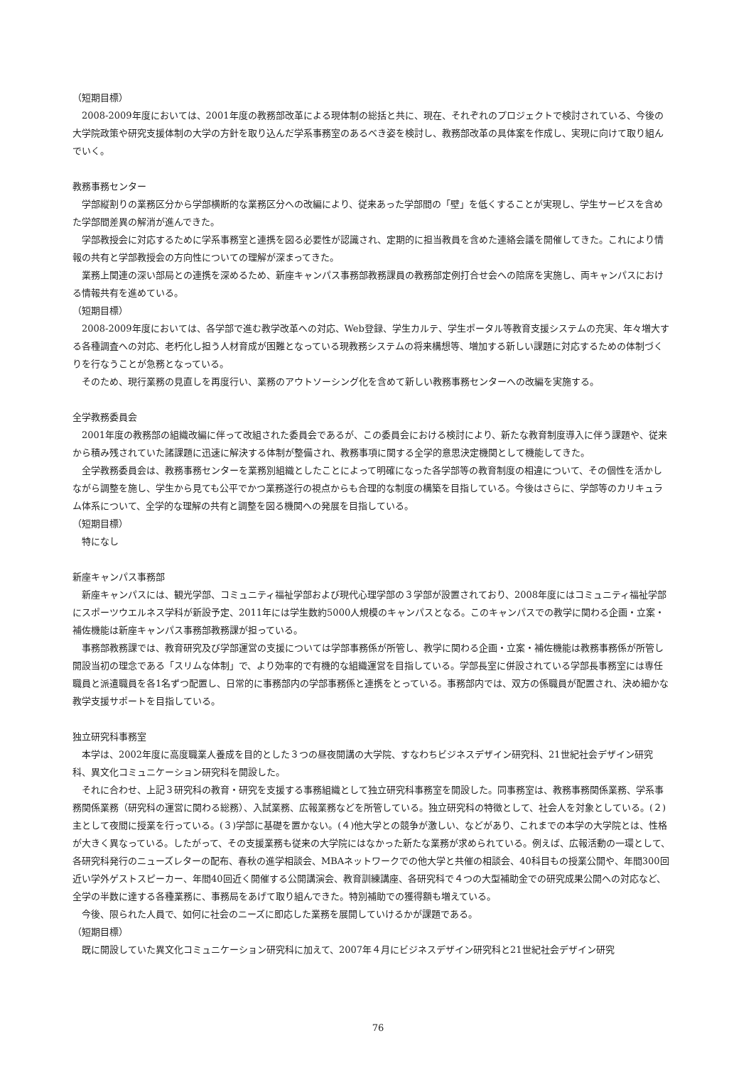（短期目標）
2008-2009年度においては、2001年度の教務部改革による現体制の総括と共に、現在、それぞれのプロジェクトで検討されている、今後の大学院政策や研究支援体制の大学の方針を取り込んだ学系事務室のあるべき姿を検討し、教務部改革の具体案を作成し、実現に向けて取り組んでいく。
教務事務センター
学部縦割りの業務区分から学部横断的な業務区分への改編により、従来あった学部間の「壁」を低くすることが実現し、学生サービスを含めた学部間差異の解消が進んできた。
学部教授会に対応するために学系事務室と連携を図る必要性が認識され、定期的に担当教員を含めた連絡会議を開催してきた。これにより情報の共有と学部教授会の方向性についての理解が深まってきた。
業務上関連の深い部局との連携を深めるため、新座キャンパス事務部教務課員の教務部定例打合せ会への陪席を実施し、両キャンパスにおける情報共有を進めている。
（短期目標）
2008-2009年度においては、各学部で進む教学改革への対応、Web登録、学生カルテ、学生ポータル等教育支援システムの充実、年々増大する各種調査への対応、老朽化し担う人材育成が困難となっている現教務システムの将来構想等、増加する新しい課題に対応するための体制づくりを行なうことが急務となっている。
そのため、現行業務の見直しを再度行い、業務のアウトソーシング化を含めて新しい教務事務センターへの改編を実施する。
全学教務委員会
2001年度の教務部の組織改編に伴って改組された委員会であるが、この委員会における検討により、新たな教育制度導入に伴う課題や、従来から積み残されていた諸課題に迅速に解決する体制が整備され、教務事項に関する全学的意思決定機関として機能してきた。
全学教務委員会は、教務事務センターを業務別組織としたことによって明確になった各学部等の教育制度の相違について、その個性を活かしながら調整を施し、学生から見ても公平でかつ業務遂行の視点からも合理的な制度の構築を目指している。今後はさらに、学部等のカリキュラム体系について、全学的な理解の共有と調整を図る機関への発展を目指している。
（短期目標）
特になし
新座キャンパス事務部
新座キャンパスには、観光学部、コミュニティ福祉学部および現代心理学部の３学部が設置されており、2008年度にはコミュニティ福祉学部にスポーツウエルネス学科が新設予定、2011年には学生数約5000人規模のキャンパスとなる。このキャンパスでの教学に関わる企画・立案・補佐機能は新座キャンパス事務部教務課が担っている。
事務部教務課では、教育研究及び学部運営の支援については学部事務係が所管し、教学に関わる企画・立案・補佐機能は教務事務係が所管し開設当初の理念である「スリムな体制」で、より効率的で有機的な組織運営を目指している。学部長室に併設されている学部長事務室には専任職員と派遣職員を各1名ずつ配置し、日常的に事務部内の学部事務係と連携をとっている。事務部内では、双方の係職員が配置され、決め細かな教学支援サポートを目指している。
独立研究科事務室
本学は、2002年度に高度職業人養成を目的とした３つの昼夜開講の大学院、すなわちビジネスデザイン研究科、21世紀社会デザイン研究科、異文化コミュニケーション研究科を開設した。
それに合わせ、上記３研究科の教育・研究を支援する事務組織として独立研究科事務室を開設した。同事務室は、教務事務関係業務、学系事務関係業務（研究科の運営に関わる総務）、入試業務、広報業務などを所管している。独立研究科の特徴として、社会人を対象としている。(２)主として夜間に授業を行っている。(３)学部に基礎を置かない。(４)他大学との競争が激しい、などがあり、これまでの本学の大学院とは、性格が大きく異なっている。したがって、その支援業務も従来の大学院にはなかった新たな業務が求められている。例えば、広報活動の一環として、各研究科発行のニューズレターの配布、春秋の進学相談会、MBAネットワークでの他大学と共催の相談会、40科目もの授業公開や、年間300回近い学外ゲストスピーカー、年間40回近く開催する公開講演会、教育訓練講座、各研究科で４つの大型補助金での研究成果公開への対応など、全学の半数に達する各種業務に、事務局をあげて取り組んできた。特別補助での獲得額も増えている。
今後、限られた人員で、如何に社会のニーズに即応した業務を展開していけるかが課題である。
（短期目標）
既に開設していた異文化コミュニケーション研究科に加えて、2007年４月にビジネスデザイン研究科と21世紀社会デザイン研究
76